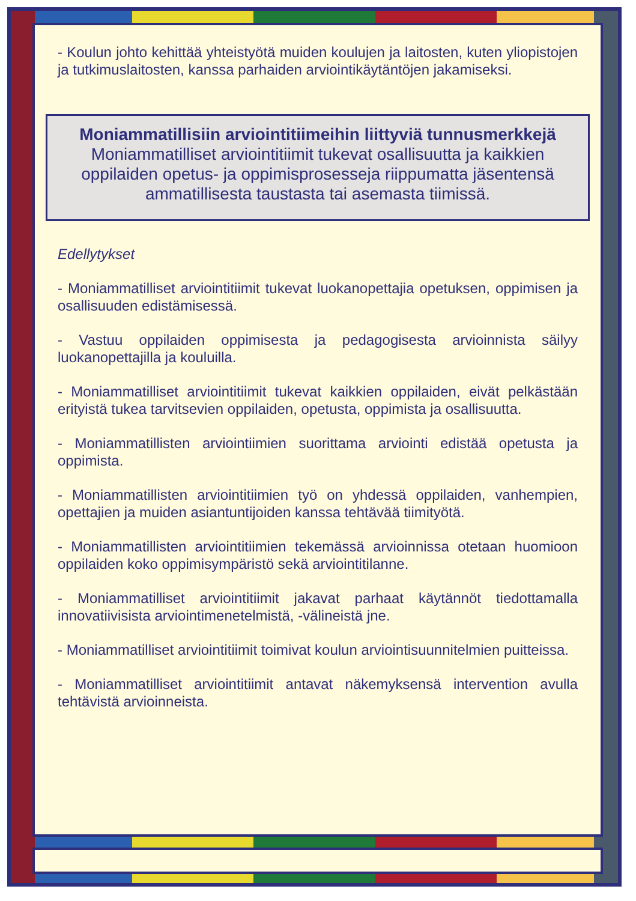- Koulun johto kehittää yhteistyötä muiden koulujen ja laitosten, kuten yliopistojen ja tutkimuslaitosten, kanssa parhaiden arviointikäytäntöjen jakamiseksi.
Moniammatillisiin arviointitiimeihin liittyviä tunnusmerkkejä
Moniammatilliset arviointitiimit tukevat osallisuutta ja kaikkien oppilaiden opetus- ja oppimisprosesseja riippumatta jäsentensä ammatillisesta taustasta tai asemasta tiimissä.
Edellytykset
- Moniammatilliset arviointitiimit tukevat luokanopettajia opetuksen, oppimisen ja osallisuuden edistämisessä.
- Vastuu oppilaiden oppimisesta ja pedagogisesta arvioinnista säilyy luokanopettajilla ja kouluilla.
- Moniammatilliset arviointitiimit tukevat kaikkien oppilaiden, eivät pelkästään erityistä tukea tarvitsevien oppilaiden, opetusta, oppimista ja osallisuutta.
- Moniammatillisten arviointiimien suorittama arviointi edistää opetusta ja oppimista.
- Moniammatillisten arviointitiimien työ on yhdessä oppilaiden, vanhempien, opettajien ja muiden asiantuntijoiden kanssa tehtävää tiimityötä.
- Moniammatillisten arviointitiimien tekemässä arvioinnissa otetaan huomioon oppilaiden koko oppimisympäristö sekä arviointitilanne.
- Moniammatilliset arviointitiimit jakavat parhaat käytännöt tiedottamalla innovatiivisista arviointimenetelmistä, -välineistä jne.
- Moniammatilliset arviointitiimit toimivat koulun arviointisuunnitelmien puitteissa.
- Moniammatilliset arviointitiimit antavat näkemyksensä intervention avulla tehtävistä arvioinneista.